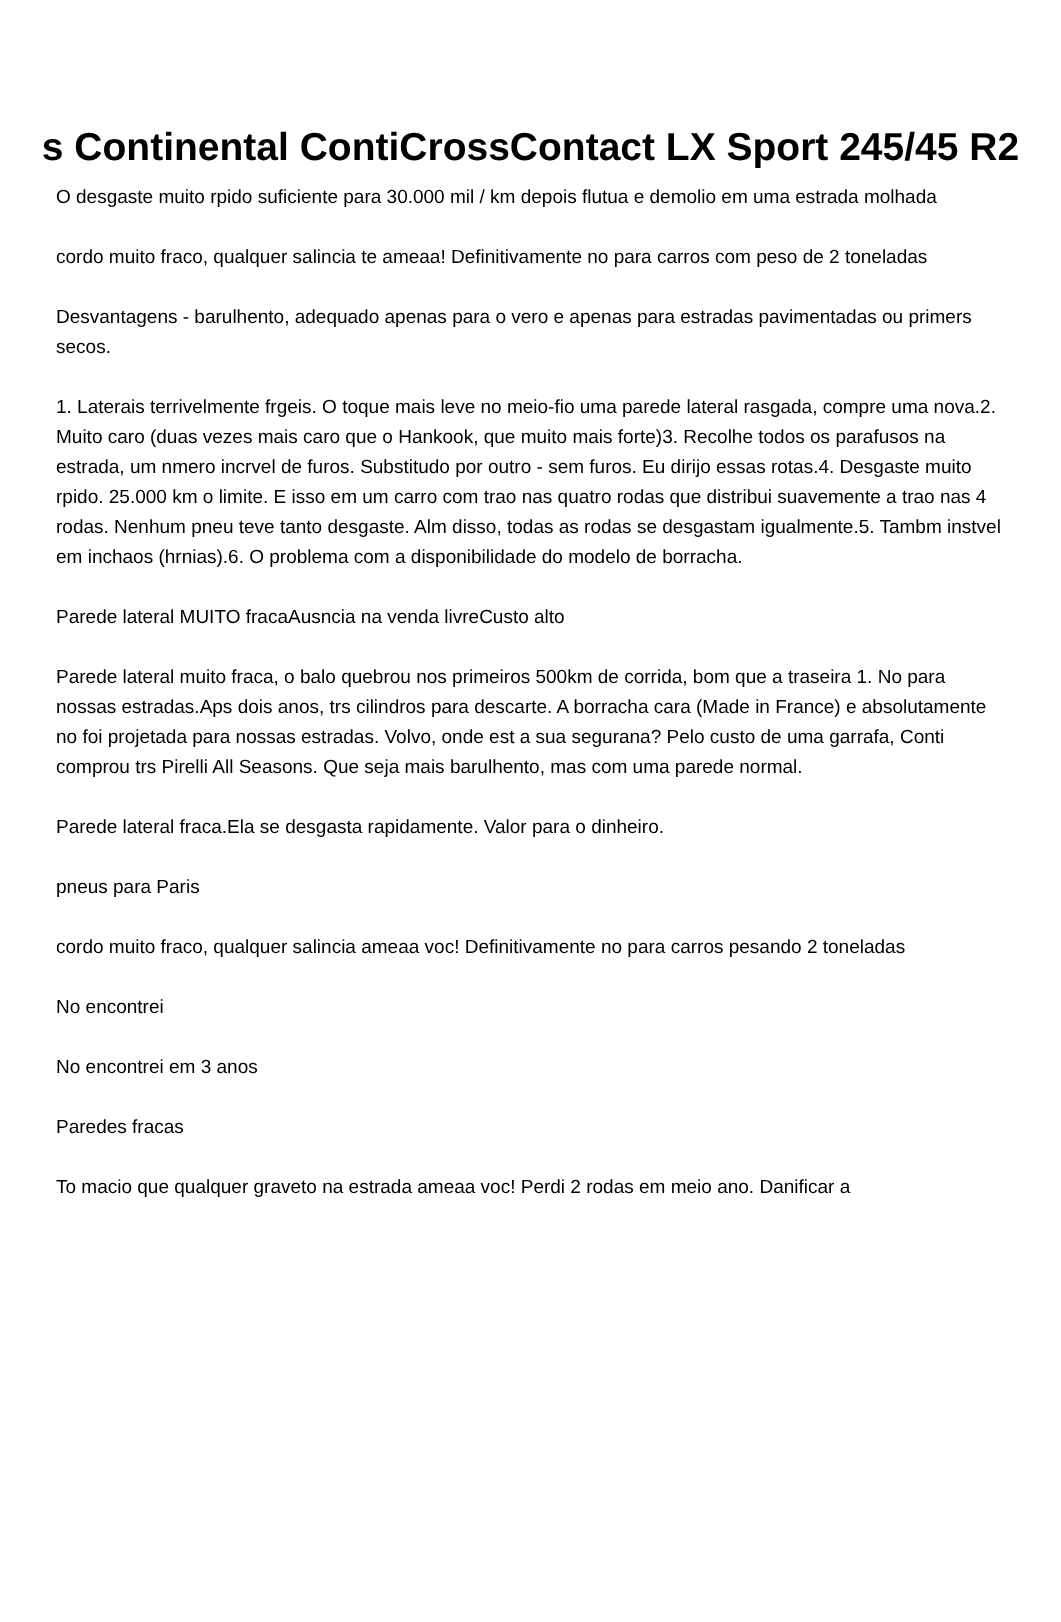s Continental ContiCrossContact LX Sport 245/45 R2
O desgaste muito rpido suficiente para 30.000 mil / km depois flutua e demolio em uma estrada molhada
cordo muito fraco, qualquer salincia te ameaa! Definitivamente no para carros com peso de 2 toneladas
Desvantagens - barulhento, adequado apenas para o vero e apenas para estradas pavimentadas ou primers secos.
1. Laterais terrivelmente frgeis. O toque mais leve no meio-fio uma parede lateral rasgada, compre uma nova.2. Muito caro (duas vezes mais caro que o Hankook, que muito mais forte)3. Recolhe todos os parafusos na estrada, um nmero incrvel de furos. Substitudo por outro - sem furos. Eu dirijo essas rotas.4. Desgaste muito rpido. 25.000 km o limite. E isso em um carro com trao nas quatro rodas que distribui suavemente a trao nas 4 rodas. Nenhum pneu teve tanto desgaste. Alm disso, todas as rodas se desgastam igualmente.5. Tambm instvel em inchaos (hrnias).6. O problema com a disponibilidade do modelo de borracha.
Parede lateral MUITO fracaAusncia na venda livreCusto alto
Parede lateral muito fraca, o balo quebrou nos primeiros 500km de corrida, bom que a traseira 1. No para nossas estradas.Aps dois anos, trs cilindros para descarte. A borracha cara (Made in France) e absolutamente no foi projetada para nossas estradas. Volvo, onde est a sua segurana? Pelo custo de uma garrafa, Conti comprou trs Pirelli All Seasons. Que seja mais barulhento, mas com uma parede normal.
Parede lateral fraca.Ela se desgasta rapidamente. Valor para o dinheiro.
pneus para Paris
cordo muito fraco, qualquer salincia ameaa voc! Definitivamente no para carros pesando 2 toneladas
No encontrei
No encontrei em 3 anos
Paredes fracas
To macio que qualquer graveto na estrada ameaa voc! Perdi 2 rodas em meio ano. Danificar a